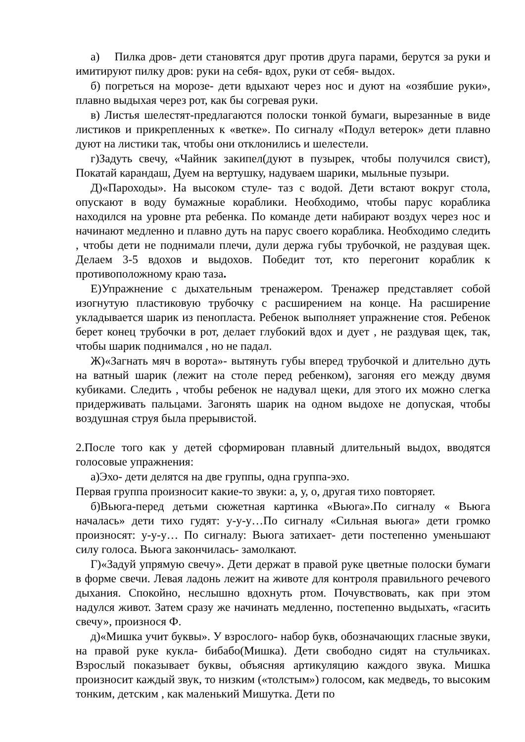а) Пилка дров- дети становятся друг против друга парами, берутся за руки и имитируют пилку дров: руки на себя- вдох, руки от себя- выдох.
б) погреться на морозе- дети вдыхают через нос и дуют на «озябшие руки», плавно выдыхая через рот, как бы согревая руки.
в) Листья шелестят-предлагаются полоски тонкой бумаги, вырезанные в виде листиков и прикрепленных к «ветке». По сигналу «Подул ветерок» дети плавно дуют на листики так, чтобы они отклонились и шелестели.
г)Задуть свечу, «Чайник закипел(дуют в пузырек, чтобы получился свист), Покатай карандаш, Дуем на вертушку, надуваем шарики, мыльные пузыри.
Д)«Пароходы». На высоком стуле- таз с водой. Дети встают вокруг стола, опускают в воду бумажные кораблики. Необходимо, чтобы парус кораблика находился на уровне рта ребенка. По команде дети набирают воздух через нос и начинают медленно и плавно дуть на парус своего кораблика. Необходимо следить , чтобы дети не поднимали плечи, дули держа губы трубочкой, не раздувая щек. Делаем 3-5 вдохов и выдохов. Победит тот, кто перегонит кораблик к противоположному краю таза.
Е)Упражнение с дыхательным тренажером. Тренажер представляет собой изогнутую пластиковую трубочку с расширением на конце. На расширение укладывается шарик из пенопласта. Ребенок выполняет упражнение стоя. Ребенок берет конец трубочки в рот, делает глубокий вдох и дует , не раздувая щек, так, чтобы шарик поднимался , но не падал.
Ж)«Загнать мяч в ворота»- вытянуть губы вперед трубочкой и длительно дуть на ватный шарик (лежит на столе перед ребенком), загоняя его между двумя кубиками. Следить , чтобы ребенок не надувал щеки, для этого их можно слегка придерживать пальцами. Загонять шарик на одном выдохе не допуская, чтобы воздушная струя была прерывистой.
2.После того как у детей сформирован плавный длительный выдох, вводятся голосовые упражнения:
а)Эхо- дети делятся на две группы, одна группа-эхо.
Первая группа произносит какие-то звуки: а, у, о, другая тихо повторяет.
б)Вьюга-перед детьми сюжетная картинка «Вьюга».По сигналу « Вьюга началась» дети тихо гудят: у-у-у…По сигналу «Сильная вьюга» дети громко произносят: у-у-у… По сигналу: Вьюга затихает- дети постепенно уменьшают силу голоса. Вьюга закончилась- замолкают.
Г)«Задуй упрямую свечу». Дети держат в правой руке цветные полоски бумаги в форме свечи. Левая ладонь лежит на животе для контроля правильного речевого дыхания. Спокойно, неслышно вдохнуть ртом. Почувствовать, как при этом надулся живот. Затем сразу же начинать медленно, постепенно выдыхать, «гасить свечу», произнося Ф.
д)«Мишка учит буквы». У взрослого- набор букв, обозначающих гласные звуки, на правой руке кукла- бибабо(Мишка). Дети свободно сидят на стульчиках. Взрослый показывает буквы, объясняя артикуляцию каждого звука. Мишка произносит каждый звук, то низким («толстым») голосом, как медведь, то высоким тонким, детским , как маленький Мишутка. Дети по